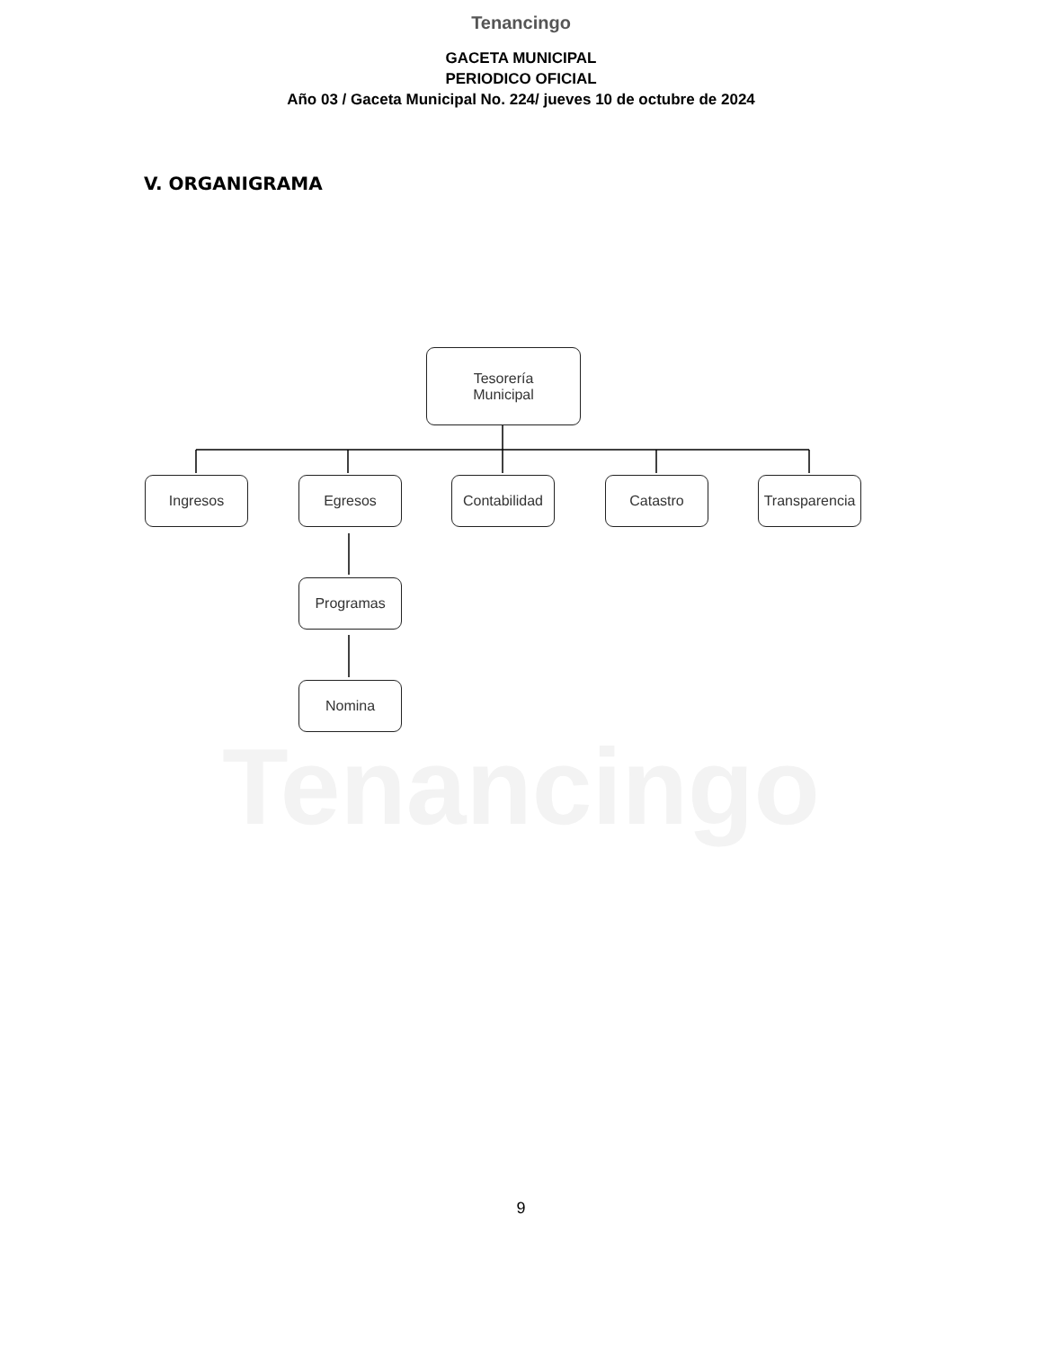Tenancingo
Tenancingo
GACETA MUNICIPAL
PERIODICO OFICIAL
Año 03 / Gaceta Municipal No. 224/ jueves 10 de octubre de 2024
V. ORGANIGRAMA
Tesorería
Municipal
Ingresos Egresos
Contabilidad
Catastro
Transparencia
Programas
Nomina
9